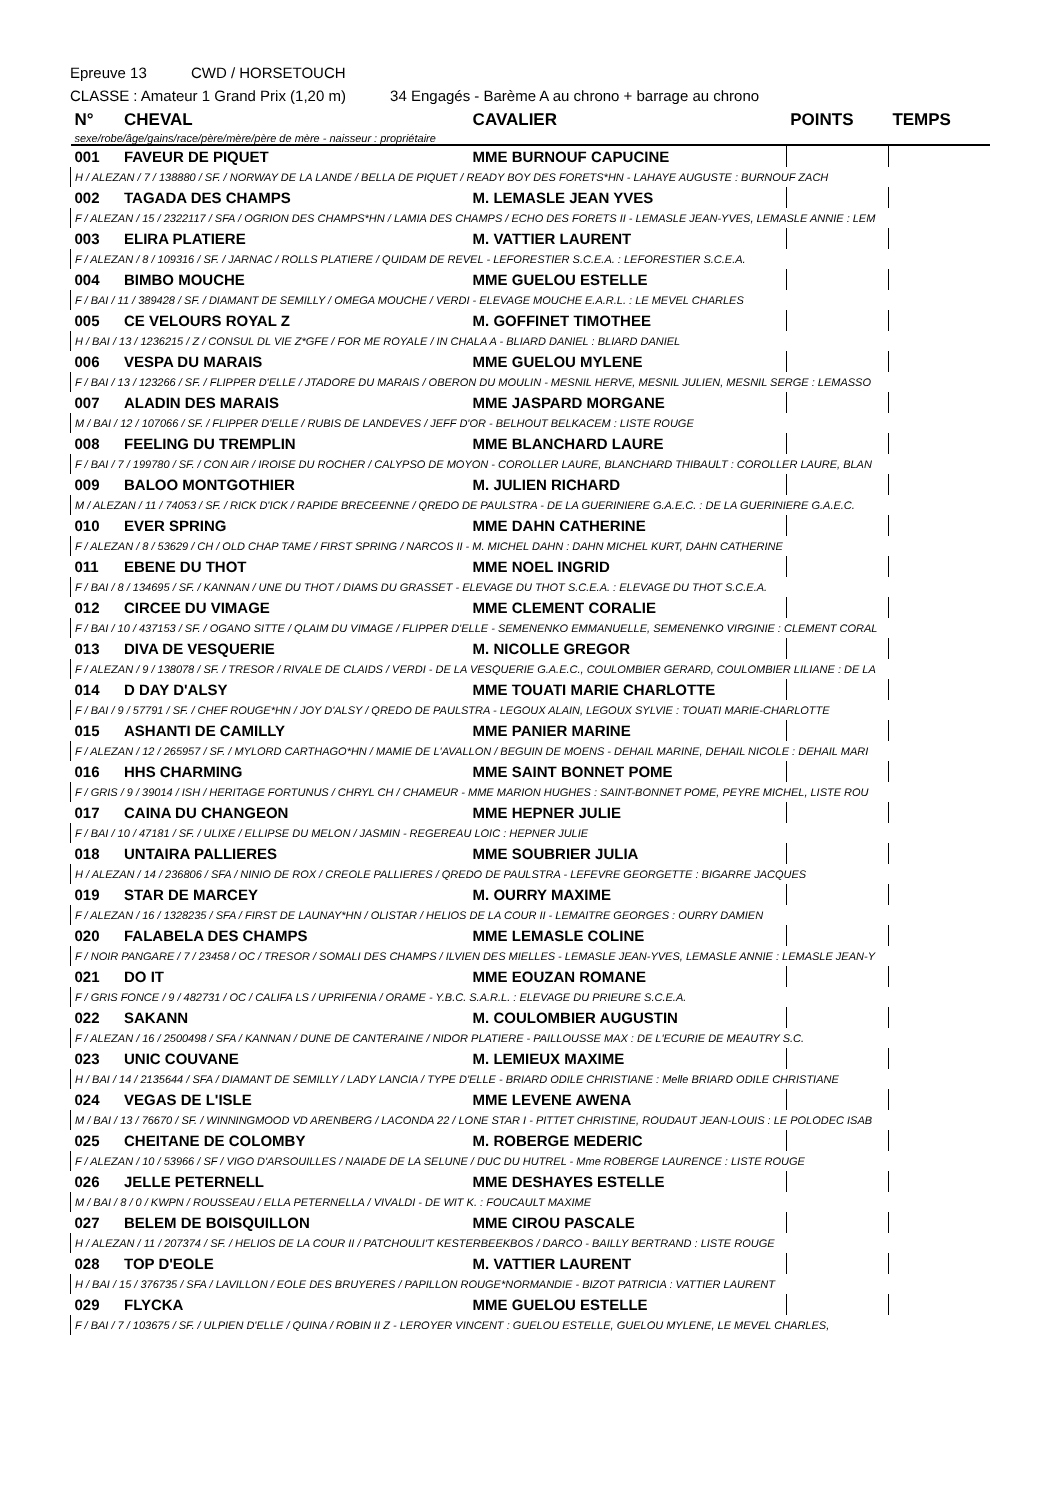Epreuve 13 CWD / HORSETOUCH
CLASSE : Amateur 1 Grand Prix (1,20 m) 34 Engagés - Barème A au chrono + barrage au chrono
| N° | CHEVAL | CAVALIER | POINTS | TEMPS |
| --- | --- | --- | --- | --- |
| sexe/robe/âge/gains/race/père/mère/père de mère - naisseur : propriétaire | | | | |
| 001 | FAVEUR DE PIQUET | MME BURNOUF CAPUCINE | | |
| H / ALEZAN / 7 / 138880 / SF. / NORWAY DE LA LANDE / BELLA DE PIQUET / READY BOY DES FORETS*HN - LAHAYE AUGUSTE : BURNOUF ZACH | | | | |
| 002 | TAGADA DES CHAMPS | M. LEMASLE JEAN YVES | | |
| F / ALEZAN / 15 / 2322117 / SFA / OGRION DES CHAMPS*HN / LAMIA DES CHAMPS / ECHO DES FORETS II - LEMASLE JEAN-YVES, LEMASLE ANNIE : LEM | | | | |
| 003 | ELIRA PLATIERE | M. VATTIER LAURENT | | |
| F / ALEZAN / 8 / 109316 / SF. / JARNAC / ROLLS PLATIERE / QUIDAM DE REVEL - LEFORESTIER S.C.E.A. : LEFORESTIER S.C.E.A. | | | | |
| 004 | BIMBO MOUCHE | MME GUELOU ESTELLE | | |
| F / BAI / 11 / 389428 / SF. / DIAMANT DE SEMILLY / OMEGA MOUCHE / VERDI - ELEVAGE MOUCHE E.A.R.L. : LE MEVEL CHARLES | | | | |
| 005 | CE VELOURS ROYAL Z | M. GOFFINET TIMOTHEE | | |
| H / BAI / 13 / 1236215 / Z / CONSUL DL VIE Z*GFE / FOR ME ROYALE / IN CHALA A - BLIARD DANIEL : BLIARD DANIEL | | | | |
| 006 | VESPA DU MARAIS | MME GUELOU MYLENE | | |
| F / BAI / 13 / 123266 / SF. / FLIPPER D'ELLE / JTADORE DU MARAIS / OBERON DU MOULIN - MESNIL HERVE, MESNIL JULIEN, MESNIL SERGE : LEMASSO | | | | |
| 007 | ALADIN DES MARAIS | MME JASPARD MORGANE | | |
| M / BAI / 12 / 107066 / SF. / FLIPPER D'ELLE / RUBIS DE LANDEVES / JEFF D'OR - BELHOUT BELKACEM : LISTE ROUGE | | | | |
| 008 | FEELING DU TREMPLIN | MME BLANCHARD LAURE | | |
| F / BAI / 7 / 199780 / SF. / CON AIR / IROISE DU ROCHER / CALYPSO DE MOYON - COROLLER LAURE, BLANCHARD THIBAULT : COROLLER LAURE, BLAN | | | | |
| 009 | BALOO MONTGOTHIER | M. JULIEN RICHARD | | |
| M / ALEZAN / 11 / 74053 / SF. / RICK D'ICK / RAPIDE BRECEENNE / QREDO DE PAULSTRA - DE LA GUERINIERE G.A.E.C. : DE LA GUERINIERE G.A.E.C. | | | | |
| 010 | EVER SPRING | MME DAHN CATHERINE | | |
| F / ALEZAN / 8 / 53629 / CH / OLD CHAP TAME / FIRST SPRING / NARCOS II - M. MICHEL DAHN : DAHN MICHEL KURT, DAHN CATHERINE | | | | |
| 011 | EBENE DU THOT | MME NOEL INGRID | | |
| F / BAI / 8 / 134695 / SF. / KANNAN / UNE DU THOT / DIAMS DU GRASSET - ELEVAGE DU THOT S.C.E.A. : ELEVAGE DU THOT S.C.E.A. | | | | |
| 012 | CIRCEE DU VIMAGE | MME CLEMENT CORALIE | | |
| F / BAI / 10 / 437153 / SF. / OGANO SITTE / QLAIM DU VIMAGE / FLIPPER D'ELLE - SEMENENKO EMMANUELLE, SEMENENKO VIRGINIE : CLEMENT CORAL | | | | |
| 013 | DIVA DE VESQUERIE | M. NICOLLE GREGOR | | |
| F / ALEZAN / 9 / 138078 / SF. / TRESOR / RIVALE DE CLAIDS / VERDI - DE LA VESQUERIE G.A.E.C., COULOMBIER GERARD, COULOMBIER LILIANE : DE LA | | | | |
| 014 | D DAY D'ALSY | MME TOUATI MARIE CHARLOTTE | | |
| F / BAI / 9 / 57791 / SF. / CHEF ROUGE*HN / JOY D'ALSY / QREDO DE PAULSTRA - LEGOUX ALAIN, LEGOUX SYLVIE : TOUATI MARIE-CHARLOTTE | | | | |
| 015 | ASHANTI DE CAMILLY | MME PANIER MARINE | | |
| F / ALEZAN / 12 / 265957 / SF. / MYLORD CARTHAGO*HN / MAMIE DE L'AVALLON / BEGUIN DE MOENS - DEHAIL MARINE, DEHAIL NICOLE : DEHAIL MARI | | | | |
| 016 | HHS CHARMING | MME SAINT BONNET POME | | |
| F / GRIS / 9 / 39014 / ISH / HERITAGE FORTUNUS / CHRYL CH / CHAMEUR - MME MARION HUGHES : SAINT-BONNET POME, PEYRE MICHEL, LISTE ROU | | | | |
| 017 | CAINA DU CHANGEON | MME HEPNER JULIE | | |
| F / BAI / 10 / 47181 / SF. / ULIXE / ELLIPSE DU MELON / JASMIN - REGEREAU LOIC : HEPNER JULIE | | | | |
| 018 | UNTAIRA PALLIERES | MME SOUBRIER JULIA | | |
| H / ALEZAN / 14 / 236806 / SFA / NINIO DE ROX / CREOLE PALLIERES / QREDO DE PAULSTRA - LEFEVRE GEORGETTE : BIGARRE JACQUES | | | | |
| 019 | STAR DE MARCEY | M. OURRY MAXIME | | |
| F / ALEZAN / 16 / 1328235 / SFA / FIRST DE LAUNAY*HN / OLISTAR / HELIOS DE LA COUR II - LEMAITRE GEORGES : OURRY DAMIEN | | | | |
| 020 | FALABELA DES CHAMPS | MME LEMASLE COLINE | | |
| F / NOIR PANGARE / 7 / 23458 / OC / TRESOR / SOMALI DES CHAMPS / ILVIEN DES MIELLES - LEMASLE JEAN-YVES, LEMASLE ANNIE : LEMASLE JEAN-Y | | | | |
| 021 | DO IT | MME EOUZAN ROMANE | | |
| F / GRIS FONCE / 9 / 482731 / OC / CALIFA LS / UPRIFENIA / ORAME - Y.B.C. S.A.R.L. : ELEVAGE DU PRIEURE S.C.E.A. | | | | |
| 022 | SAKANN | M. COULOMBIER AUGUSTIN | | |
| F / ALEZAN / 16 / 2500498 / SFA / KANNAN / DUNE DE CANTERAINE / NIDOR PLATIERE - PAILLOUSSE MAX : DE L'ECURIE DE MEAUTRY S.C. | | | | |
| 023 | UNIC COUVANE | M. LEMIEUX MAXIME | | |
| H / BAI / 14 / 2135644 / SFA / DIAMANT DE SEMILLY / LADY LANCIA / TYPE D'ELLE - BRIARD ODILE CHRISTIANE : Melle BRIARD ODILE CHRISTIANE | | | | |
| 024 | VEGAS DE L'ISLE | MME LEVENE AWENA | | |
| M / BAI / 13 / 76670 / SF. / WINNINGMOOD VD ARENBERG / LACONDA 22 / LONE STAR I - PITTET CHRISTINE, ROUDAUT JEAN-LOUIS : LE POLODEC ISAB | | | | |
| 025 | CHEITANE DE COLOMBY | M. ROBERGE MEDERIC | | |
| F / ALEZAN / 10 / 53966 / SF / VIGO D'ARSOUILLES / NAIADE DE LA SELUNE / DUC DU HUTREL - Mme ROBERGE LAURENCE : LISTE ROUGE | | | | |
| 026 | JELLE PETERNELL | MME DESHAYES ESTELLE | | |
| M / BAI / 8 / 0 / KWPN / ROUSSEAU / ELLA PETERNELLA / VIVALDI - DE WIT K. : FOUCAULT MAXIME | | | | |
| 027 | BELEM DE BOISQUILLON | MME CIROU PASCALE | | |
| H / ALEZAN / 11 / 207374 / SF. / HELIOS DE LA COUR II / PATCHOULI'T KESTERBEEKBOS / DARCO - BAILLY BERTRAND : LISTE ROUGE | | | | |
| 028 | TOP D'EOLE | M. VATTIER LAURENT | | |
| H / BAI / 15 / 376735 / SFA / LAVILLON / EOLE DES BRUYERES / PAPILLON ROUGE*NORMANDIE - BIZOT PATRICIA : VATTIER LAURENT | | | | |
| 029 | FLYCKA | MME GUELOU ESTELLE | | |
| F / BAI / 7 / 103675 / SF. / ULPIEN D'ELLE / QUINA / ROBIN II Z - LEROYER VINCENT : GUELOU ESTELLE, GUELOU MYLENE, LE MEVEL CHARLES, | | | | |